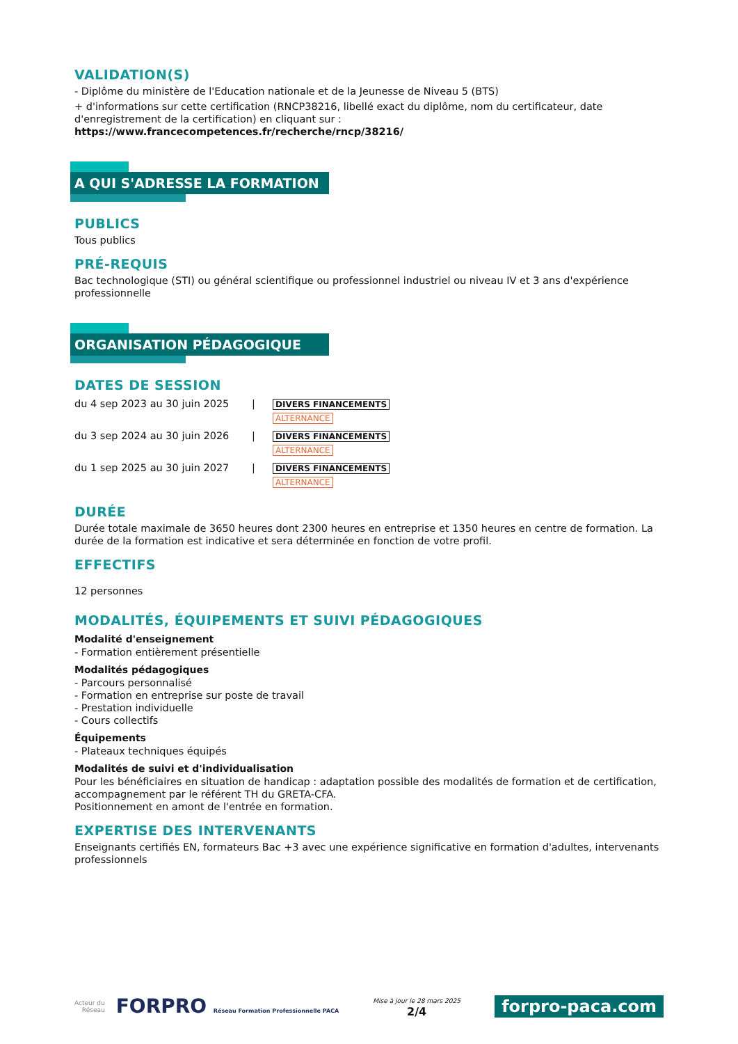VALIDATION(S)
- Diplôme du ministère de l'Education nationale et de la Jeunesse de Niveau 5 (BTS)
+ d'informations sur cette certification (RNCP38216, libellé exact du diplôme, nom du certificateur, date d'enregistrement de la certification) en cliquant sur :
https://www.francecompetences.fr/recherche/rncp/38216/
A QUI S'ADRESSE LA FORMATION ?
PUBLICS
Tous publics
PRÉ-REQUIS
Bac technologique (STI) ou général scientifique ou professionnel industriel ou niveau IV et 3 ans d'expérience professionnelle
ORGANISATION PÉDAGOGIQUE
DATES DE SESSION
| du 4 sep 2023 au 30 juin 2025 | / | DIVERS FINANCEMENTS ALTERNANCE |
| du 3 sep 2024 au 30 juin 2026 | / | DIVERS FINANCEMENTS ALTERNANCE |
| du 1 sep 2025 au 30 juin 2027 | / | DIVERS FINANCEMENTS ALTERNANCE |
DURÉE
Durée totale maximale de 3650 heures dont 2300 heures en entreprise et 1350 heures en centre de formation. La durée de la formation est indicative et sera déterminée en fonction de votre profil.
EFFECTIFS
12 personnes
MODALITÉS, ÉQUIPEMENTS ET SUIVI PÉDAGOGIQUES
Modalité d'enseignement
- Formation entièrement présentielle
Modalités pédagogiques
- Parcours personnalisé
- Formation en entreprise sur poste de travail
- Prestation individuelle
- Cours collectifs
Équipements
- Plateaux techniques équipés
Modalités de suivi et d'individualisation
Pour les bénéficiaires en situation de handicap : adaptation possible des modalités de formation et de certification, accompagnement par le référent TH du GRETA-CFA.
Positionnement en amont de l'entrée en formation.
EXPERTISE DES INTERVENANTS
Enseignants certifiés EN, formateurs Bac +3 avec une expérience significative en formation d'adultes, intervenants professionnels
Acteur du
Réseau FORPRO Réseau Formation Professionnelle PACA
Mise à jour le 28 mars 2025
2/4
forpro-paca.com